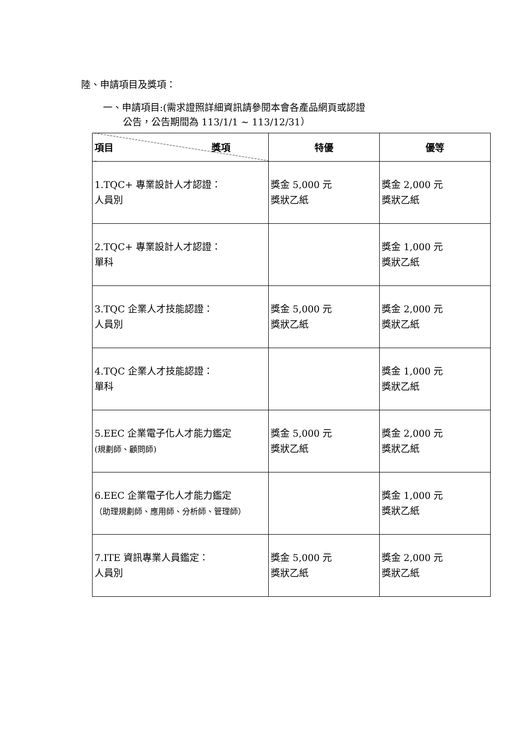陸、申請項目及獎項：
一、申請項目:(需求證照詳細資訊請參閱本會各產品網頁或認證
公告，公告期間為 113/1/1 ~ 113/12/31）
| 項目 獎項 | 特優 | 優等 |
| --- | --- | --- |
| 1.TQC+ 專業設計人才認證： 人員別 | 獎金 5,000 元 獎狀乙紙 | 獎金 2,000 元 獎狀乙紙 |
| 2.TQC+ 專業設計人才認證： 單科 | | 獎金 1,000 元 獎狀乙紙 |
| 3.TQC 企業人才技能認證： 人員別 | 獎金 5,000 元 獎狀乙紙 | 獎金 2,000 元 獎狀乙紙 |
| 4.TQC 企業人才技能認證： 單科 | | 獎金 1,000 元 獎狀乙紙 |
| 5.EEC 企業電子化人才能力鑑定 (規劃師、顧問師) | 獎金 5,000 元 獎狀乙紙 | 獎金 2,000 元 獎狀乙紙 |
| 6.EEC 企業電子化人才能力鑑定 （助理規劃師、應用師、分析師、管理師） | | 獎金 1,000 元 獎狀乙紙 |
| 7.ITE 資訊專業人員鑑定： 人員別 | 獎金 5,000 元 獎狀乙紙 | 獎金 2,000 元 獎狀乙紙 |